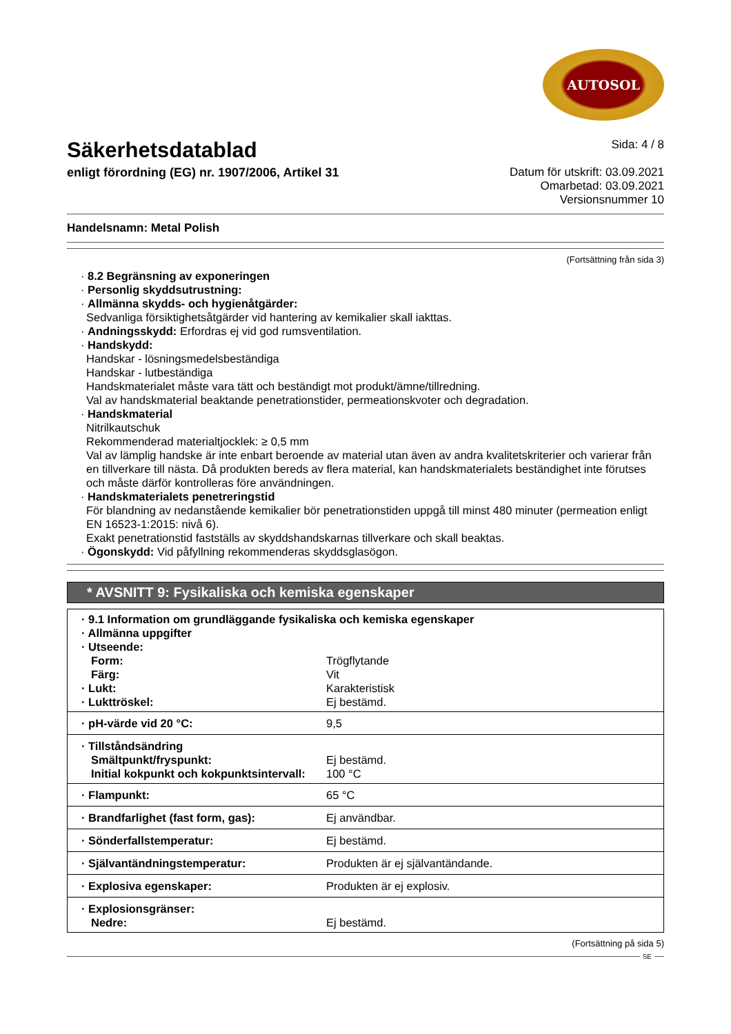AUTOSOL
Säkerhetsdatablad
enligt förordning (EG) nr. 1907/2006, Artikel 31
Sida: 4 / 8
Datum för utskrift: 03.09.2021
Omarbetad: 03.09.2021
Versionsnummer 10
Handelsnamn: Metal Polish
(Fortsättning från sida 3)
· 8.2 Begränsning av exponeringen
· Personlig skyddsutrustning:
· Allmänna skydds- och hygienåtgärder:
Sedvanliga försiktighetsåtgärder vid hantering av kemikalier skall iakttas.
· Andningsskydd: Erfordras ej vid god rumsventilation.
· Handskydd:
Handskar - lösningsmedelsbeständiga
Handskar - lutbeständiga
Handskmaterialet måste vara tätt och beständigt mot produkt/ämne/tillredning.
Val av handskmaterial beaktande penetrationstider, permeationskvoter och degradation.
· Handskmaterial
Nitrilkautschuk
Rekommenderad materialtjocklek: ≥ 0,5 mm
Val av lämplig handske är inte enbart beroende av material utan även av andra kvalitetskriterier och varierar från en tillverkare till nästa. Då produkten bereds av flera material, kan handskmaterialets beständighet inte förutses och måste därför kontrolleras före användningen.
· Handskmaterialets penetreringstid
För blandning av nedanstående kemikalier bör penetrationstiden uppgå till minst 480 minuter (permeation enligt EN 16523-1:2015: nivå 6).
Exakt penetrationstid fastställs av skyddshandskarnas tillverkare och skall beaktas.
· Ögonskydd: Vid påfyllning rekommenderas skyddsglasögon.
* AVSNITT 9: Fysikaliska och kemiska egenskaper
| · 9.1 Information om grundläggande fysikaliska och kemiska egenskaper | |
| · Allmänna uppgifter | |
| · Utseende: | |
| Form: | Trögflytande |
| Färg: | Vit |
| · Lukt: | Karakteristisk |
| · Lukttröskel: | Ej bestämd. |
| · pH-värde vid 20 °C: | 9,5 |
| · Tillståndsändring | |
| Smältpunkt/fryspunkt: | Ej bestämd. |
| Initial kokpunkt och kokpunktsintervall: | 100 °C |
| · Flampunkt: | 65 °C |
| · Brandfarlighet (fast form, gas): | Ej användbar. |
| · Sönderfallstemperatur: | Ej bestämd. |
| · Självantändningstemperatur: | Produkten är ej självantändande. |
| · Explosiva egenskaper: | Produkten är ej explosiv. |
| · Explosionsgränser: | |
| Nedre: | Ej bestämd. |
(Fortsättning på sida 5)
SE